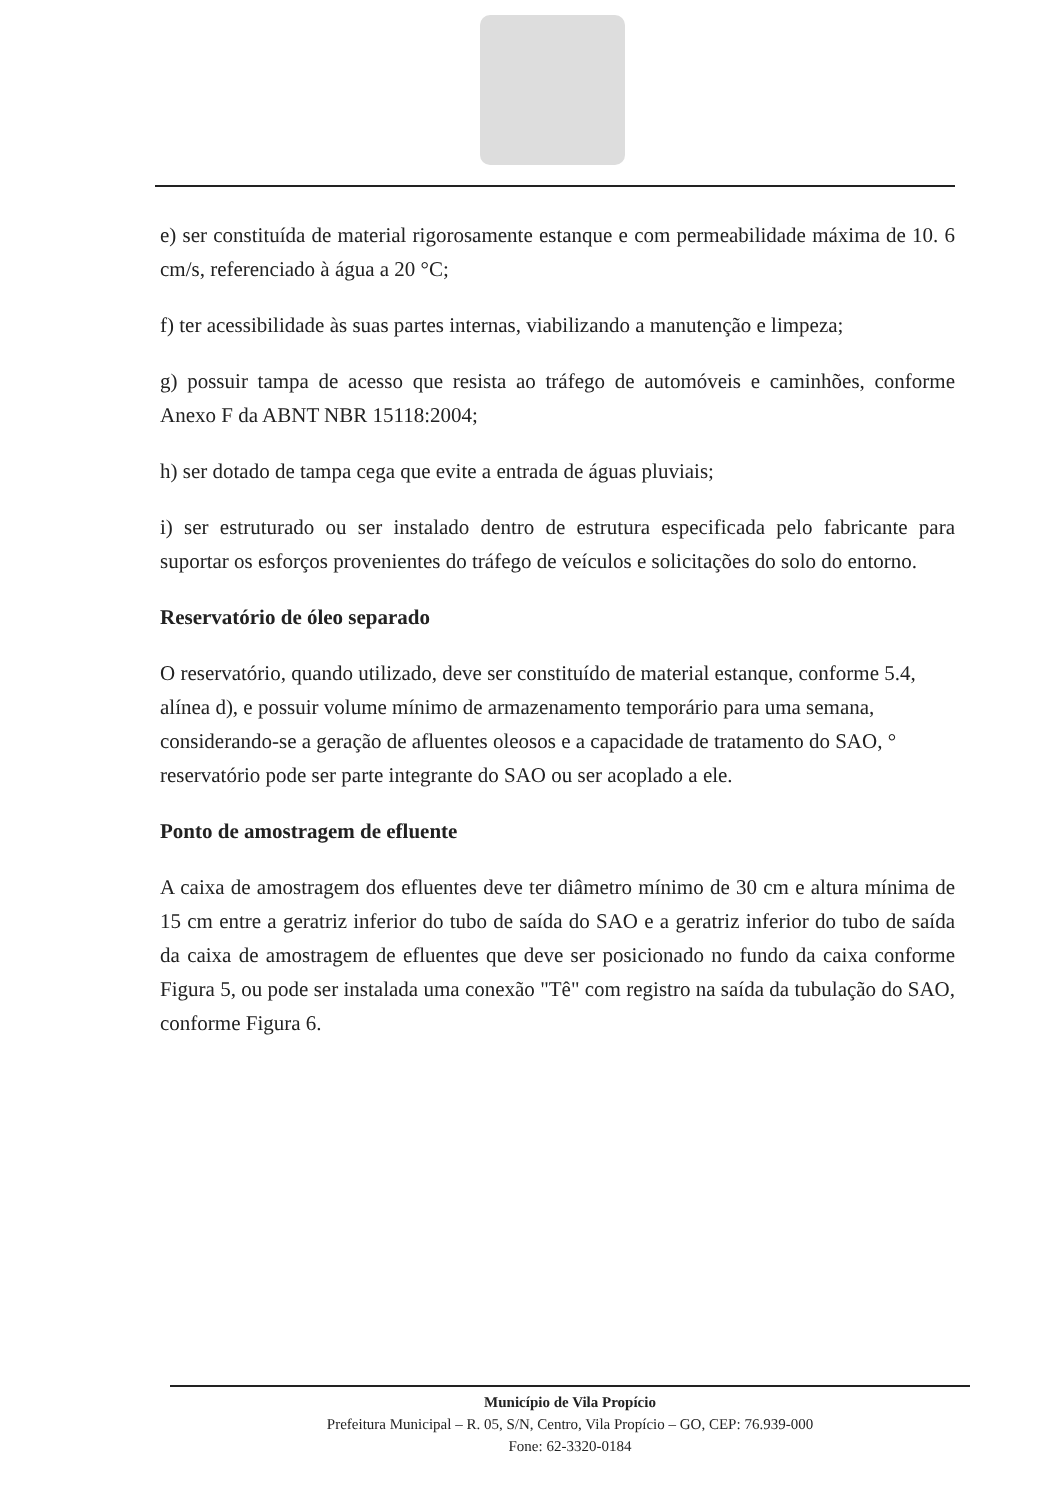e) ser constituída de material rigorosamente estanque e com permeabilidade máxima de 10. 6 cm/s, referenciado à água a 20 °C;
f) ter acessibilidade às suas partes internas, viabilizando a manutenção e limpeza;
g) possuir tampa de acesso que resista ao tráfego de automóveis e caminhões, conforme Anexo F da ABNT NBR 15118:2004;
h) ser dotado de tampa cega que evite a entrada de águas pluviais;
i) ser estruturado ou ser instalado dentro de estrutura especificada pelo fabricante para suportar os esforços provenientes do tráfego de veículos e solicitações do solo do entorno.
Reservatório de óleo separado
O reservatório, quando utilizado, deve ser constituído de material estanque, conforme 5.4, alínea d), e possuir volume mínimo de armazenamento temporário para uma semana, considerando-se a geração de afluentes oleosos e a capacidade de tratamento do SAO, ° reservatório pode ser parte integrante do SAO ou ser acoplado a ele.
Ponto de amostragem de efluente
A caixa de amostragem dos efluentes deve ter diâmetro mínimo de 30 cm e altura mínima de 15 cm entre a geratriz inferior do tubo de saída do SAO e a geratriz inferior do tubo de saída da caixa de amostragem de efluentes que deve ser posicionado no fundo da caixa conforme Figura 5, ou pode ser instalada uma conexão "Tê" com registro na saída da tubulação do SAO, conforme Figura 6.
Município de Vila Propício
Prefeitura Municipal – R. 05, S/N, Centro, Vila Propício – GO, CEP: 76.939-000
Fone: 62-3320-0184